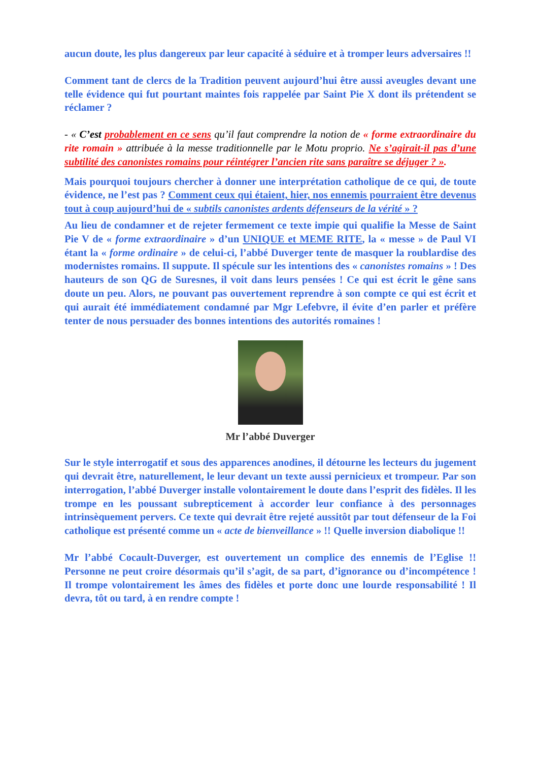aucun doute, les plus dangereux par leur capacité à séduire et à tromper leurs adversaires !!
Comment tant de clercs de la Tradition peuvent aujourd’hui être aussi aveugles devant une telle évidence qui fut pourtant maintes fois rappelée par Saint Pie X dont ils prétendent se réclamer ?
- « C’est probablement en ce sens qu’il faut comprendre la notion de « forme extraordinaire du rite romain » attribuée à la messe traditionnelle par le Motu proprio. Ne s’agirait-il pas d’une subtilité des canonistes romains pour réintégrer l’ancien rite sans paraître se déjuger ? ».
Mais pourquoi toujours chercher à donner une interprétation catholique de ce qui, de toute évidence, ne l’est pas ? Comment ceux qui étaient, hier, nos ennemis pourraient être devenus tout à coup aujourd’hui de « subtils canonistes ardents défenseurs de la vérité » ?
Au lieu de condamner et de rejeter fermement ce texte impie qui qualifie la Messe de Saint Pie V de « forme extraordinaire » d’un UNIQUE et MEME RITE, la « messe » de Paul VI étant la « forme ordinaire » de celui-ci, l’abbé Duverger tente de masquer la roublardise des modernistes romains. Il suppute. Il spécule sur les intentions des « canonistes romains » ! Des hauteurs de son QG de Suresnes, il voit dans leurs pensées ! Ce qui est écrit le gêne sans doute un peu. Alors, ne pouvant pas ouvertement reprendre à son compte ce qui est écrit et qui aurait été immédiatement condamné par Mgr Lefebvre, il évite d’en parler et préfère tenter de nous persuader des bonnes intentions des autorités romaines !
Mr l’abbé Duverger
Sur le style interrogatif et sous des apparences anodines, il détourne les lecteurs du jugement qui devrait être, naturellement, le leur devant un texte aussi pernicieux et trompeur. Par son interrogation, l’abbé Duverger installe volontairement le doute dans l’esprit des fidèles. Il les trompe en les poussant subrepticement à accorder leur confiance à des personnages intrinsèquement pervers. Ce texte qui devrait être rejeté aussitôt par tout défenseur de la Foi catholique est présenté comme un « acte de bienveillance » !! Quelle inversion diabolique !!
Mr l’abbé Cocault-Duverger, est ouvertement un complice des ennemis de l’Eglise !! Personne ne peut croire désormais qu’il s’agit, de sa part, d’ignorance ou d’incompétence ! Il trompe volontairement les âmes des fidèles et porte donc une lourde responsabilité ! Il devra, tôt ou tard, à en rendre compte !